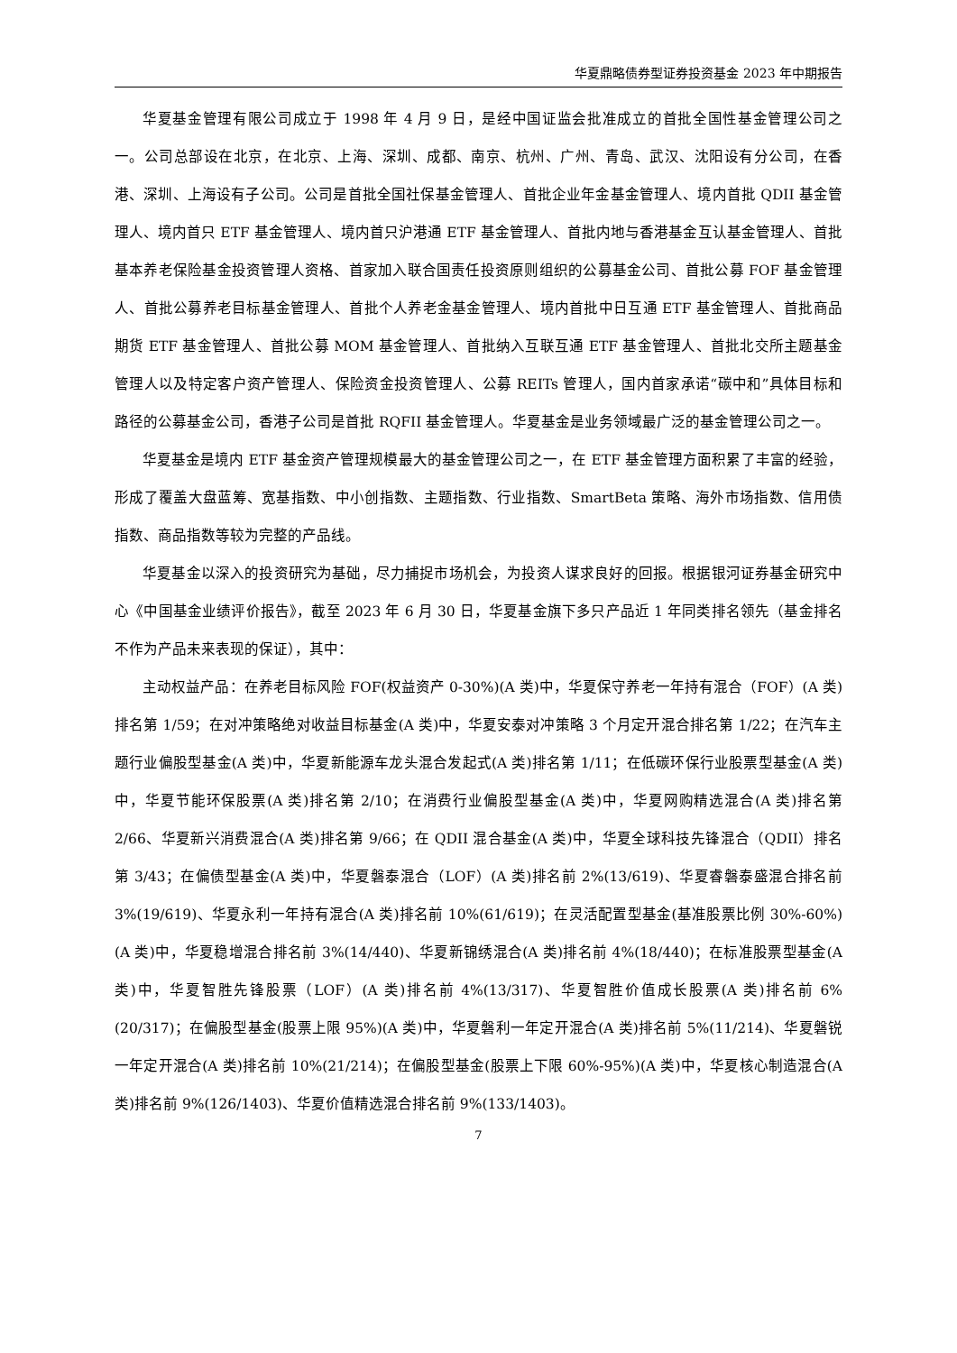华夏鼎略债券型证券投资基金 2023 年中期报告
华夏基金管理有限公司成立于 1998 年 4 月 9 日，是经中国证监会批准成立的首批全国性基金管理公司之一。公司总部设在北京，在北京、上海、深圳、成都、南京、杭州、广州、青岛、武汉、沈阳设有分公司，在香港、深圳、上海设有子公司。公司是首批全国社保基金管理人、首批企业年金基金管理人、境内首批 QDII 基金管理人、境内首只 ETF 基金管理人、境内首只沪港通 ETF 基金管理人、首批内地与香港基金互认基金管理人、首批基本养老保险基金投资管理人资格、首家加入联合国责任投资原则组织的公募基金公司、首批公募 FOF 基金管理人、首批公募养老目标基金管理人、首批个人养老金基金管理人、境内首批中日互通 ETF 基金管理人、首批商品期货 ETF 基金管理人、首批公募 MOM 基金管理人、首批纳入互联互通 ETF 基金管理人、首批北交所主题基金管理人以及特定客户资产管理人、保险资金投资管理人、公募 REITs 管理人，国内首家承诺“碳中和”具体目标和路径的公募基金公司，香港子公司是首批 RQFII 基金管理人。华夏基金是业务领域最广泛的基金管理公司之一。
华夏基金是境内 ETF 基金资产管理规模最大的基金管理公司之一，在 ETF 基金管理方面积累了丰富的经验，形成了覆盖大盘蓝筹、宽基指数、中小创指数、主题指数、行业指数、SmartBeta 策略、海外市场指数、信用债指数、商品指数等较为完整的产品线。
华夏基金以深入的投资研究为基础，尽力捕捉市场机会，为投资人谋求良好的回报。根据银河证券基金研究中心《中国基金业绩评价报告》，截至 2023 年 6 月 30 日，华夏基金旗下多只产品近 1 年同类排名领先（基金排名不作为产品未来表现的保证），其中：
主动权益产品：在养老目标风险 FOF(权益资产 0-30%)(A 类)中，华夏保守养老一年持有混合（FOF）(A 类)排名第 1/59；在对冲策略绝对收益目标基金(A 类)中，华夏安泰对冲策略 3 个月定开混合排名第 1/22；在汽车主题行业偏股型基金(A 类)中，华夏新能源车龙头混合发起式(A 类)排名第 1/11；在低碳环保行业股票型基金(A 类)中，华夏节能环保股票(A 类)排名第 2/10；在消费行业偏股型基金(A 类)中，华夏网购精选混合(A 类)排名第 2/66、华夏新兴消费混合(A 类)排名第 9/66；在 QDII 混合基金(A 类)中，华夏全球科技先锋混合（QDII）排名第 3/43；在偏债型基金(A 类)中，华夏磐泰混合（LOF）(A 类)排名前 2%(13/619)、华夏睿磐泰盛混合排名前 3%(19/619)、华夏永利一年持有混合(A 类)排名前 10%(61/619)；在灵活配置型基金(基准股票比例 30%-60%)(A 类)中，华夏稳增混合排名前 3%(14/440)、华夏新锦绣混合(A 类)排名前 4%(18/440)；在标准股票型基金(A 类)中，华夏智胜先锋股票（LOF）(A 类)排名前 4%(13/317)、华夏智胜价值成长股票(A 类)排名前 6%(20/317)；在偏股型基金(股票上限 95%)(A 类)中，华夏磐利一年定开混合(A 类)排名前 5%(11/214)、华夏磐锐一年定开混合(A 类)排名前 10%(21/214)；在偏股型基金(股票上下限 60%-95%)(A 类)中，华夏核心制造混合(A 类)排名前 9%(126/1403)、华夏价值精选混合排名前 9%(133/1403)。
7